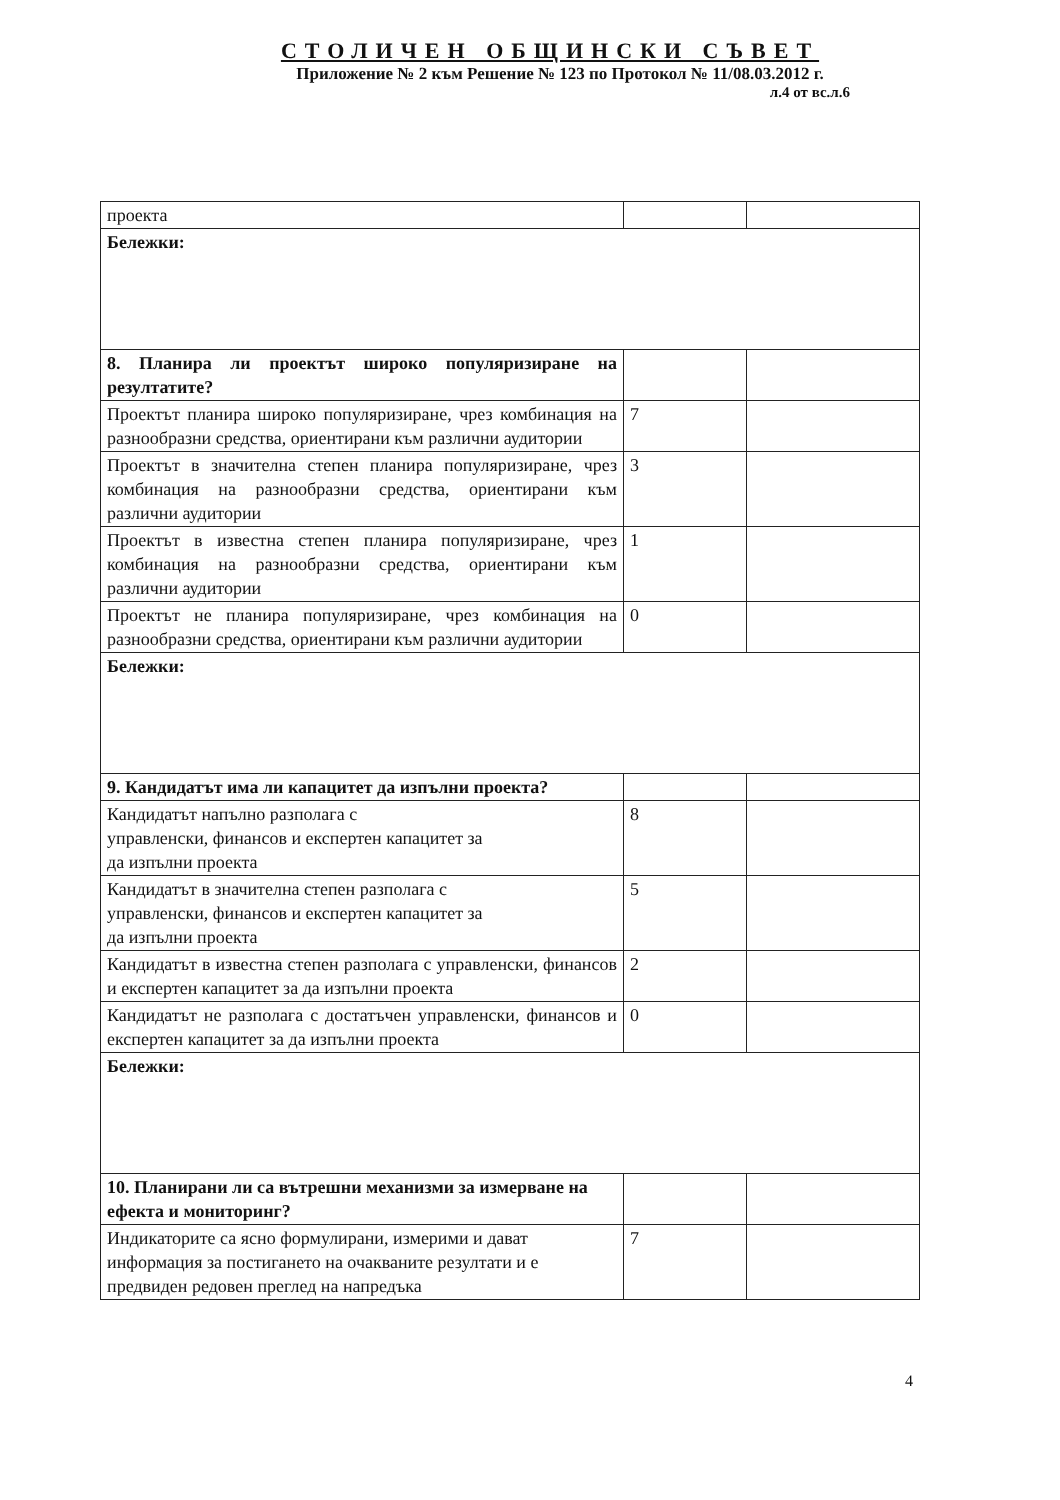СТОЛИЧЕН ОБЩИНСКИ СЪВЕТ
Приложение № 2 към Решение № 123 по Протокол № 11/08.03.2012 г.
л.4 от вс.л.6
| проекта | | |
| Бележки: | | |
| 8. Планира ли проектът широко популяризиране на резултатите? | | |
| Проектът планира широко популяризиране, чрез комбинация на разнообразни средства, ориентирани към различни аудитории | 7 | |
| Проектът в значителна степен планира популяризиране, чрез комбинация на разнообразни средства, ориентирани към различни аудитории | 3 | |
| Проектът в известна степен планира популяризиране, чрез комбинация на разнообразни средства, ориентирани към различни аудитории | 1 | |
| Проектът не планира популяризиране, чрез комбинация на разнообразни средства, ориентирани към различни аудитории | 0 | |
| Бележки: | | |
| 9. Кандидатът има ли капацитет да изпълни проекта? | | |
| Кандидатът напълно разполага с управленски, финансов и експертен капацитет за да изпълни проекта | 8 | |
| Кандидатът в значителна степен разполага с управленски, финансов и експертен капацитет за да изпълни проекта | 5 | |
| Кандидатът в известна степен разполага с управленски, финансов и експертен капацитет за да изпълни проекта | 2 | |
| Кандидатът не разполага с достатъчен управленски, финансов и експертен капацитет за да изпълни проекта | 0 | |
| Бележки: | | |
| 10. Планирани ли са вътрешни механизми за измерване на ефекта и мониторинг? | | |
| Индикаторите са ясно формулирани, измерими и дават информация за постигането на очакваните резултати и е предвиден редовен преглед на напредъка | 7 | |
4